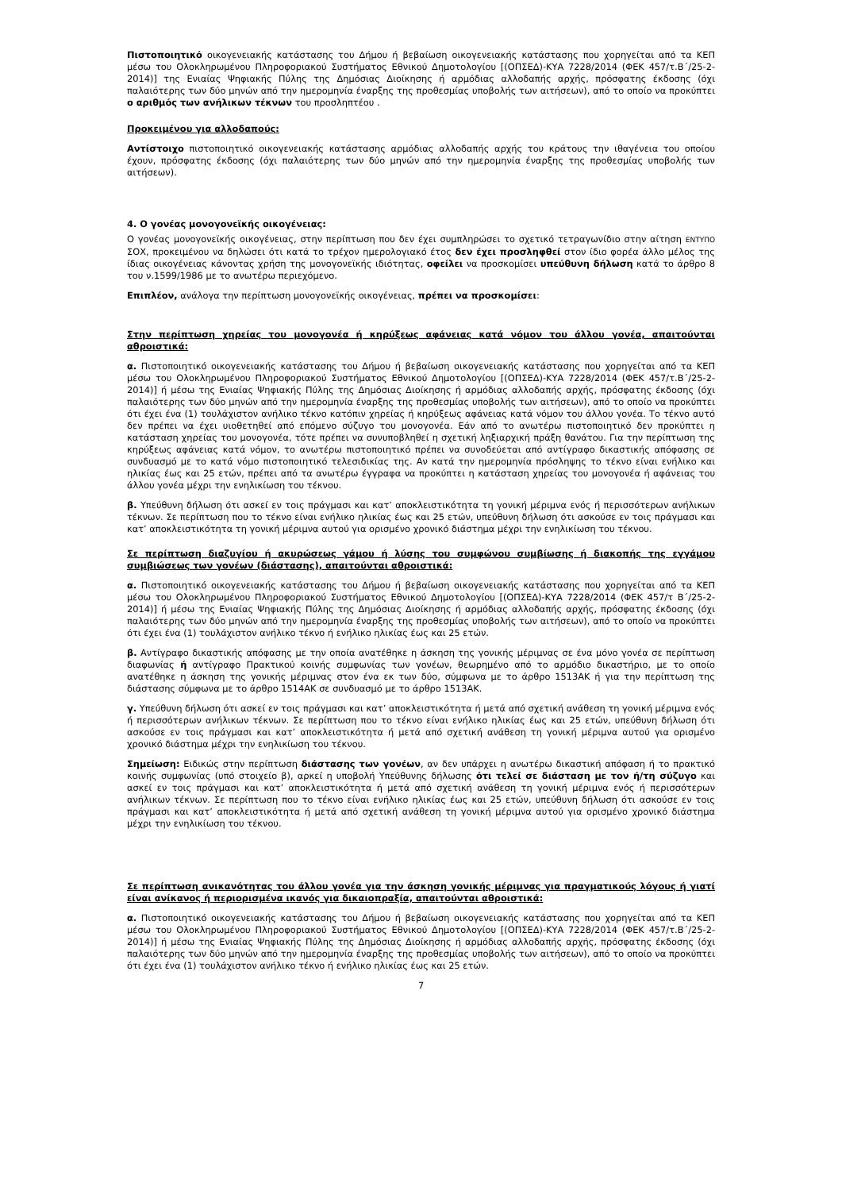Πιστοποιητικό οικογενειακής κατάστασης του Δήμου ή βεβαίωση οικογενειακής κατάστασης που χορηγείται από τα ΚΕΠ μέσω του Ολοκληρωμένου Πληροφοριακού Συστήματος Εθνικού Δημοτολογίου [(ΟΠΣΕΔ)-ΚΥΑ 7228/2014 (ΦΕΚ 457/τ.Β΄/25-2-2014)] της Ενιαίας Ψηφιακής Πύλης της Δημόσιας Διοίκησης ή αρμόδιας αλλοδαπής αρχής, πρόσφατης έκδοσης (όχι παλαιότερης των δύο μηνών από την ημερομηνία έναρξης της προθεσμίας υποβολής των αιτήσεων), από το οποίο να προκύπτει ο αριθμός των ανήλικων τέκνων του προσληπτέου .
Προκειμένου για αλλοδαπούς:
Αντίστοιχο πιστοποιητικό οικογενειακής κατάστασης αρμόδιας αλλοδαπής αρχής του κράτους την ιθαγένεια του οποίου έχουν, πρόσφατης έκδοσης (όχι παλαιότερης των δύο μηνών από την ημερομηνία έναρξης της προθεσμίας υποβολής των αιτήσεων).
4. Ο γονέας μονογονεϊκής οικογένειας:
Ο γονέας μονογονεϊκής οικογένειας, στην περίπτωση που δεν έχει συμπληρώσει το σχετικό τετραγωνίδιο στην αίτηση ΕΝΤΥΠΟ ΣΟΧ, προκειμένου να δηλώσει ότι κατά το τρέχον ημερολογιακό έτος δεν έχει προσληφθεί στον ίδιο φορέα άλλο μέλος της ίδιας οικογένειας κάνοντας χρήση της μονογονεϊκής ιδιότητας, οφείλει να προσκομίσει υπεύθυνη δήλωση κατά το άρθρο 8 του ν.1599/1986 με το ανωτέρω περιεχόμενο.
Επιπλέον, ανάλογα την περίπτωση μονογονεϊκής οικογένειας, πρέπει να προσκομίσει:
Στην περίπτωση χηρείας του μονογονέα ή κηρύξεως αφάνειας κατά νόμον του άλλου γονέα, απαιτούνται αθροιστικά:
α. Πιστοποιητικό οικογενειακής κατάστασης του Δήμου ή βεβαίωση οικογενειακής κατάστασης που χορηγείται από τα ΚΕΠ μέσω του Ολοκληρωμένου Πληροφοριακού Συστήματος Εθνικού Δημοτολογίου [(ΟΠΣΕΔ)-ΚΥΑ 7228/2014 (ΦΕΚ 457/τ.Β΄/25-2-2014)] ή μέσω της Ενιαίας Ψηφιακής Πύλης της Δημόσιας Διοίκησης ή αρμόδιας αλλοδαπής αρχής, πρόσφατης έκδοσης (όχι παλαιότερης των δύο μηνών από την ημερομηνία έναρξης της προθεσμίας υποβολής των αιτήσεων), από το οποίο να προκύπτει ότι έχει ένα (1) τουλάχιστον ανήλικο τέκνο κατόπιν χηρείας ή κηρύξεως αφάνειας κατά νόμον του άλλου γονέα. Το τέκνο αυτό δεν πρέπει να έχει υιοθετηθεί από επόμενο σύζυγο του μονογονέα. Εάν από το ανωτέρω πιστοποιητικό δεν προκύπτει η κατάσταση χηρείας του μονογονέα, τότε πρέπει να συνυποβληθεί η σχετική ληξιαρχική πράξη θανάτου. Για την περίπτωση της κηρύξεως αφάνειας κατά νόμον, το ανωτέρω πιστοποιητικό πρέπει να συνοδεύεται από αντίγραφο δικαστικής απόφασης σε συνδυασμό με το κατά νόμο πιστοποιητικό τελεσιδικίας της. Αν κατά την ημερομηνία πρόσληψης το τέκνο είναι ενήλικο και ηλικίας έως και 25 ετών, πρέπει από τα ανωτέρω έγγραφα να προκύπτει η κατάσταση χηρείας του μονογονέα ή αφάνειας του άλλου γονέα μέχρι την ενηλικίωση του τέκνου.
β. Υπεύθυνη δήλωση ότι ασκεί εν τοις πράγμασι και κατ’ αποκλειστικότητα τη γονική μέριμνα ενός ή περισσότερων ανήλικων τέκνων. Σε περίπτωση που το τέκνο είναι ενήλικο ηλικίας έως και 25 ετών, υπεύθυνη δήλωση ότι ασκούσε εν τοις πράγμασι και κατ’ αποκλειστικότητα τη γονική μέριμνα αυτού για ορισμένο χρονικό διάστημα μέχρι την ενηλικίωση του τέκνου.
Σε περίπτωση διαζυγίου ή ακυρώσεως γάμου ή λύσης του συμφώνου συμβίωσης ή διακοπής της εγγάμου συμβιώσεως των γονέων (διάστασης), απαιτούνται αθροιστικά:
α. Πιστοποιητικό οικογενειακής κατάστασης του Δήμου ή βεβαίωση οικογενειακής κατάστασης που χορηγείται από τα ΚΕΠ μέσω του Ολοκληρωμένου Πληροφοριακού Συστήματος Εθνικού Δημοτολογίου [(ΟΠΣΕΔ)-ΚΥΑ 7228/2014 (ΦΕΚ 457/τ Β΄/25-2-2014)] ή μέσω της Ενιαίας Ψηφιακής Πύλης της Δημόσιας Διοίκησης ή αρμόδιας αλλοδαπής αρχής, πρόσφατης έκδοσης (όχι παλαιότερης των δύο μηνών από την ημερομηνία έναρξης της προθεσμίας υποβολής των αιτήσεων), από το οποίο να προκύπτει ότι έχει ένα (1) τουλάχιστον ανήλικο τέκνο ή ενήλικο ηλικίας έως και 25 ετών.
β. Αντίγραφο δικαστικής απόφασης με την οποία ανατέθηκε η άσκηση της γονικής μέριμνας σε ένα μόνο γονέα σε περίπτωση διαφωνίας ή αντίγραφο Πρακτικού κοινής συμφωνίας των γονέων, θεωρημένο από το αρμόδιο δικαστήριο, με το οποίο ανατέθηκε η άσκηση της γονικής μέριμνας στον ένα εκ των δύο, σύμφωνα με το άρθρο 1513ΑΚ ή για την περίπτωση της διάστασης σύμφωνα με το άρθρο 1514ΑΚ σε συνδυασμό με το άρθρο 1513ΑΚ.
γ. Υπεύθυνη δήλωση ότι ασκεί εν τοις πράγμασι και κατ’ αποκλειστικότητα ή μετά από σχετική ανάθεση τη γονική μέριμνα ενός ή περισσότερων ανήλικων τέκνων. Σε περίπτωση που το τέκνο είναι ενήλικο ηλικίας έως και 25 ετών, υπεύθυνη δήλωση ότι ασκούσε εν τοις πράγμασι και κατ’ αποκλειστικότητα ή μετά από σχετική ανάθεση τη γονική μέριμνα αυτού για ορισμένο χρονικό διάστημα μέχρι την ενηλικίωση του τέκνου.
Σημείωση: Ειδικώς στην περίπτωση διάστασης των γονέων, αν δεν υπάρχει η ανωτέρω δικαστική απόφαση ή το πρακτικό κοινής συμφωνίας (υπό στοιχείο β), αρκεί η υποβολή Υπεύθυνης δήλωσης ότι τελεί σε διάσταση με τον ή/τη σύζυγο και ασκεί εν τοις πράγμασι και κατ’ αποκλειστικότητα ή μετά από σχετική ανάθεση τη γονική μέριμνα ενός ή περισσότερων ανήλικων τέκνων. Σε περίπτωση που το τέκνο είναι ενήλικο ηλικίας έως και 25 ετών, υπεύθυνη δήλωση ότι ασκούσε εν τοις πράγμασι και κατ’ αποκλειστικότητα ή μετά από σχετική ανάθεση τη γονική μέριμνα αυτού για ορισμένο χρονικό διάστημα μέχρι την ενηλικίωση του τέκνου.
Σε περίπτωση ανικανότητας του άλλου γονέα για την άσκηση γονικής μέριμνας για πραγματικούς λόγους ή γιατί είναι ανίκανος ή περιορισμένα ικανός για δικαιοπραξία, απαιτούνται αθροιστικά:
α. Πιστοποιητικό οικογενειακής κατάστασης του Δήμου ή βεβαίωση οικογενειακής κατάστασης που χορηγείται από τα ΚΕΠ μέσω του Ολοκληρωμένου Πληροφοριακού Συστήματος Εθνικού Δημοτολογίου [(ΟΠΣΕΔ)-ΚΥΑ 7228/2014 (ΦΕΚ 457/τ.Β΄/25-2-2014)] ή μέσω της Ενιαίας Ψηφιακής Πύλης της Δημόσιας Διοίκησης ή αρμόδιας αλλοδαπής αρχής, πρόσφατης έκδοσης (όχι παλαιότερης των δύο μηνών από την ημερομηνία έναρξης της προθεσμίας υποβολής των αιτήσεων), από το οποίο να προκύπτει ότι έχει ένα (1) τουλάχιστον ανήλικο τέκνο ή ενήλικο ηλικίας έως και 25 ετών.
7